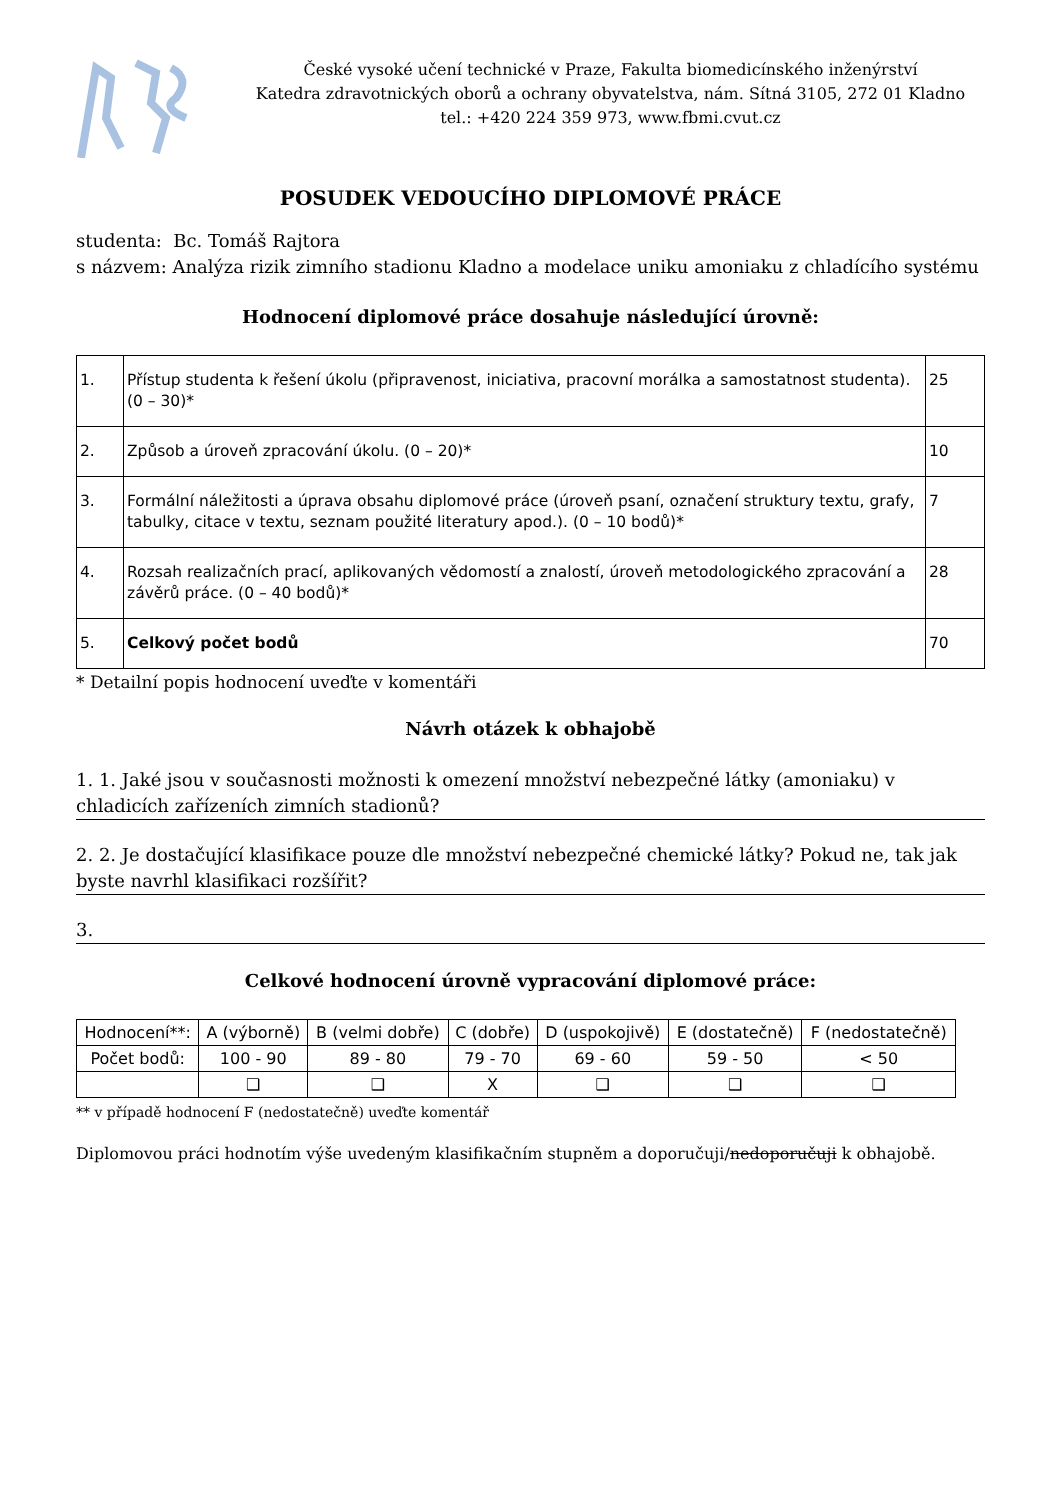České vysoké učení technické v Praze, Fakulta biomedicínského inženýrství
Katedra zdravotnických oborů a ochrany obyvatelstva, nám. Sítná 3105, 272 01 Kladno
tel.: +420 224 359 973, www.fbmi.cvut.cz
POSUDEK VEDOUCÍHO DIPLOMOVÉ PRÁCE
studenta: Bc. Tomáš Rajtora
s názvem: Analýza rizik zimního stadionu Kladno a modelace uniku amoniaku z chladícího systému
Hodnocení diplomové práce dosahuje následující úrovně:
| 1. | Přístup studenta k řešení úkolu (připravenost, iniciativa, pracovní morálka a samostatnost studenta). (0 – 30)* | 25 |
| 2. | Způsob a úroveň zpracování úkolu. (0 – 20)* | 10 |
| 3. | Formální náležitosti a úprava obsahu diplomové práce (úroveň psaní, označení struktury textu, grafy, tabulky, citace v textu, seznam použité literatury apod.). (0 – 10 bodů)* | 7 |
| 4. | Rozsah realizačních prací, aplikovaných vědomostí a znalostí, úroveň metodologického zpracování a závěrů práce. (0 – 40 bodů)* | 28 |
| 5. | Celkový počet bodů | 70 |
* Detailní popis hodnocení uveďte v komentáři
Návrh otázek k obhajobě
1. 1. Jaké jsou v současnosti možnosti k omezení množství nebezpečné látky (amoniaku) v chladicích zařízeních zimních stadionů?
2. 2. Je dostačující klasifikace pouze dle množství nebezpečné chemické látky? Pokud ne, tak jak byste navrhl klasifikaci rozšířit?
3.
Celkové hodnocení úrovně vypracování diplomové práce:
| Hodnocení**: | A (výborně) | B (velmi dobře) | C (dobře) | D (uspokojivě) | E (dostatečně) | F (nedostatečně) |
| Počet bodů: | 100 - 90 | 89 - 80 | 79 - 70 | 69 - 60 | 59 - 50 | < 50 |
| | ❑ | ❑ | X | ❑ | ❑ | ❑ |
** v případě hodnocení F (nedostatečně) uveďte komentář
Diplomovou práci hodnotím výše uvedeným klasifikačním stupněm a doporučuji/nedoporučuji k obhajobě.